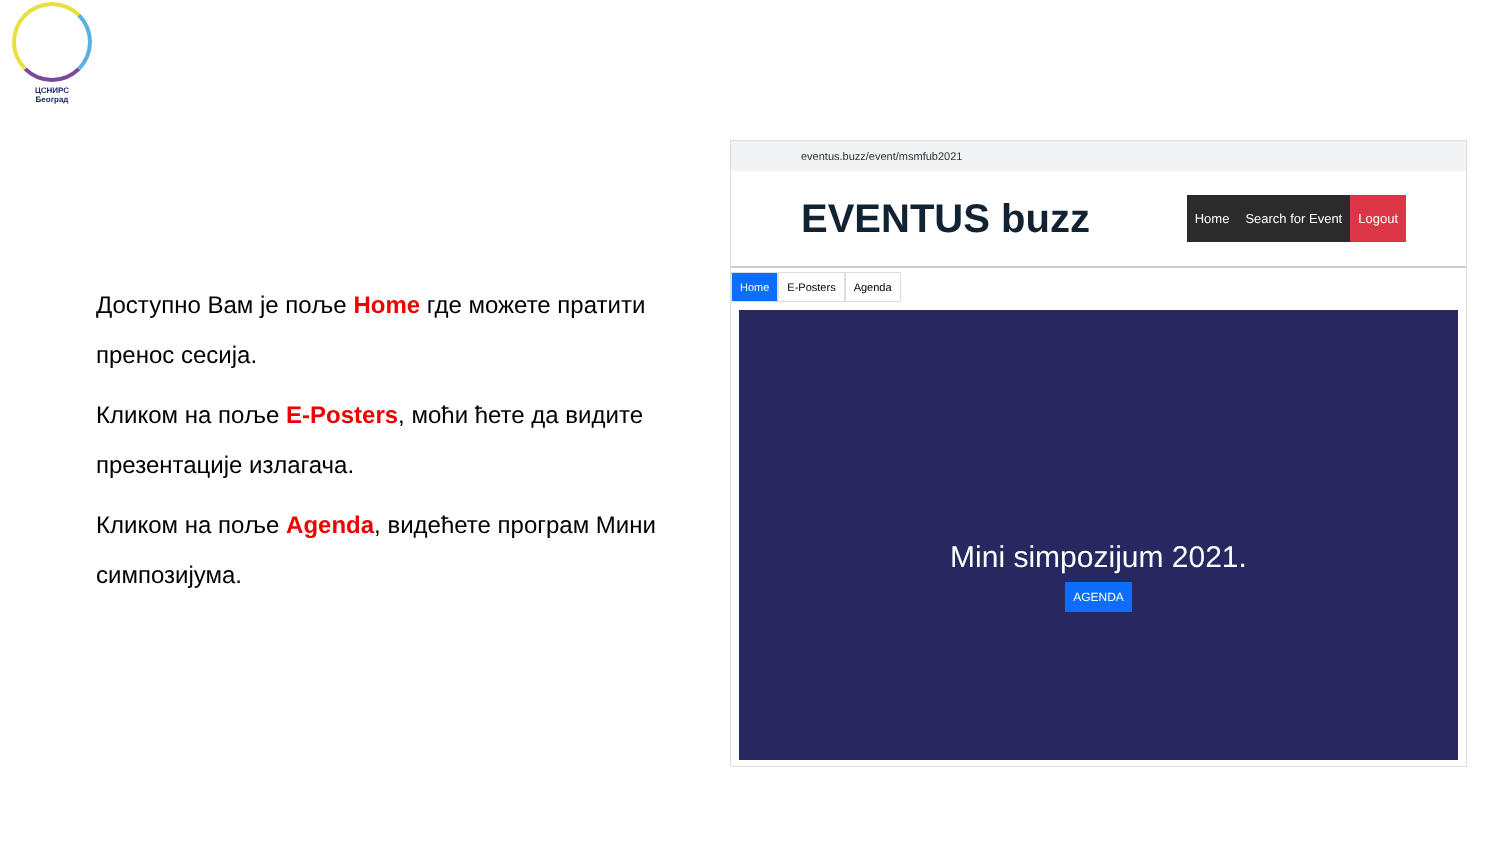ЦСНИРС
Београд
Доступно Вам је поље Home где можете пратити пренос сесија.
Кликом на поље E-Posters, моћи ћете да видите презентације излагача.
Кликом на поље Agenda, видећете програм Мини симпозијума.
eventus.buzz/event/msmfub2021
EVENTUS buzz
Home Search for Event Logout
Home E-Posters Agenda
Mini simpozijum 2021.
AGENDA